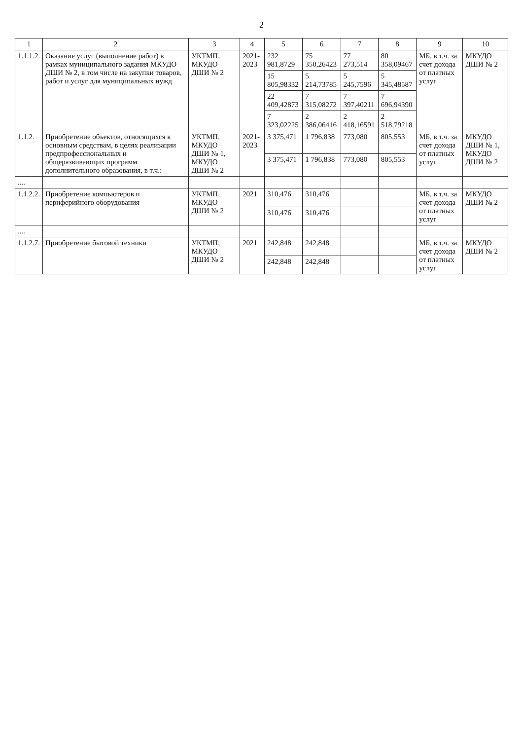2
| 1 | 2 | 3 | 4 | 5 | 6 | 7 | 8 | 9 | 10 |
| --- | --- | --- | --- | --- | --- | --- | --- | --- | --- |
| 1.1.1.2. | Оказание услуг (выполнение работ) в рамках муниципального задания МКУДО ДШИ № 2, в том числе на закупки товаров, работ и услуг для муниципальных нужд | УКТМП, МКУДО ДШИ № 2 | 2021-2023 | 232 981,8729 | 75 350,26423 | 77 273,514 | 80 358,09467 | МБ, в т.ч. за счет дохода от платных услуг | МКУДО ДШИ № 2 |
| | | | | 15 805,98332 | 5 214,73785 | 5 245,7596 | 5 345,48587 | | |
| | | | | 22 409,42873 | 7 315,08272 | 7 397,40211 | 7 696,94390 | | |
| | | | | 7 323,02225 | 2 386,06416 | 2 418,16591 | 2 518,79218 | | |
| 1.1.2. | Приобретение объектов, относящихся к основным средствам, в целях реализации предпрофессиональных и общеразвивающих программ дополнительного образования, в т.ч.: | УКТМП, МКУДО ДШИ № 1, МКУДО ДШИ № 2 | 2021-2023 | 3 375,471 | 1 796,838 | 773,080 | 805,553 | МБ, в т.ч. за счет дохода от платных услуг | МКУДО ДШИ № 1, МКУДО ДШИ № 2 |
| | | | | 3 375,471 | 1 796,838 | 773,080 | 805,553 | | |
| .... | | | | | | | | | |
| 1.1.2.2. | Приобретение компьютеров и периферийного оборудования | УКТМП, МКУДО ДШИ № 2 | 2021 | 310,476 | 310,476 | | | МБ, в т.ч. за счет дохода от платных услуг | МКУДО ДШИ № 2 |
| | | | | 310,476 | 310,476 | | | | |
| .... | | | | | | | | | |
| 1.1.2.7. | Приобретение бытовой техники | УКТМП, МКУДО ДШИ № 2 | 2021 | 242,848 | 242,848 | | | МБ, в т.ч. за счет дохода от платных услуг | МКУДО ДШИ № 2 |
| | | | | 242,848 | 242,848 | | | | |